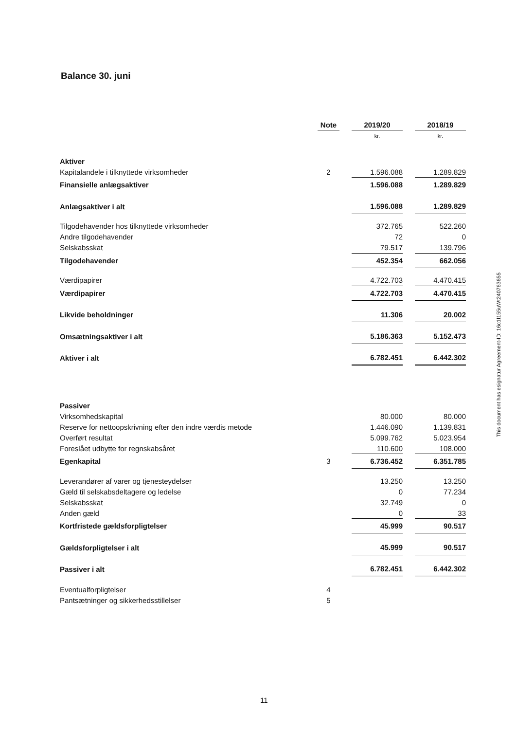Balance 30. juni
| | Note | | 2019/20 | | 2018/19 |
| --- | --- | --- | --- | --- | --- |
| | | | kr. | | kr. |
| Aktiver | | | | | |
| Kapitalandele i tilknyttede virksomheder | 2 | | 1.596.088 | | 1.289.829 |
| Finansielle anlægsaktiver | | | 1.596.088 | | 1.289.829 |
| Anlægsaktiver i alt | | | 1.596.088 | | 1.289.829 |
| Tilgodehavender hos tilknyttede virksomheder | | | 372.765 | | 522.260 |
| Andre tilgodehavender | | | 72 | | 0 |
| Selskabsskat | | | 79.517 | | 139.796 |
| Tilgodehavender | | | 452.354 | | 662.056 |
| Værdipapirer | | | 4.722.703 | | 4.470.415 |
| Værdipapirer | | | 4.722.703 | | 4.470.415 |
| Likvide beholdninger | | | 11.306 | | 20.002 |
| Omsætningsaktiver i alt | | | 5.186.363 | | 5.152.473 |
| Aktiver i alt | | | 6.782.451 | | 6.442.302 |
| Passiver | | | | | |
| Virksomhedskapital | | | 80.000 | | 80.000 |
| Reserve for nettoopskrivning efter den indre værdis metode | | | 1.446.090 | | 1.139.831 |
| Overført resultat | | | 5.099.762 | | 5.023.954 |
| Foreslået udbytte for regnskabsåret | | | 110.600 | | 108.000 |
| Egenkapital | 3 | | 6.736.452 | | 6.351.785 |
| Leverandører af varer og tjenesteydelser | | | 13.250 | | 13.250 |
| Gæld til selskabsdeltagere og ledelse | | | 0 | | 77.234 |
| Selskabsskat | | | 32.749 | | 0 |
| Anden gæld | | | 0 | | 33 |
| Kortfristede gældsforpligtelser | | | 45.999 | | 90.517 |
| Gældsforpligtelser i alt | | | 45.999 | | 90.517 |
| Passiver i alt | | | 6.782.451 | | 6.442.302 |
| Eventualforpligtelser | 4 | | | | |
| Pantsætninger og sikkerhedsstillelser | 5 | | | | |
This document has esignatur Agreement-ID: 16c1f155uWt240763655
11